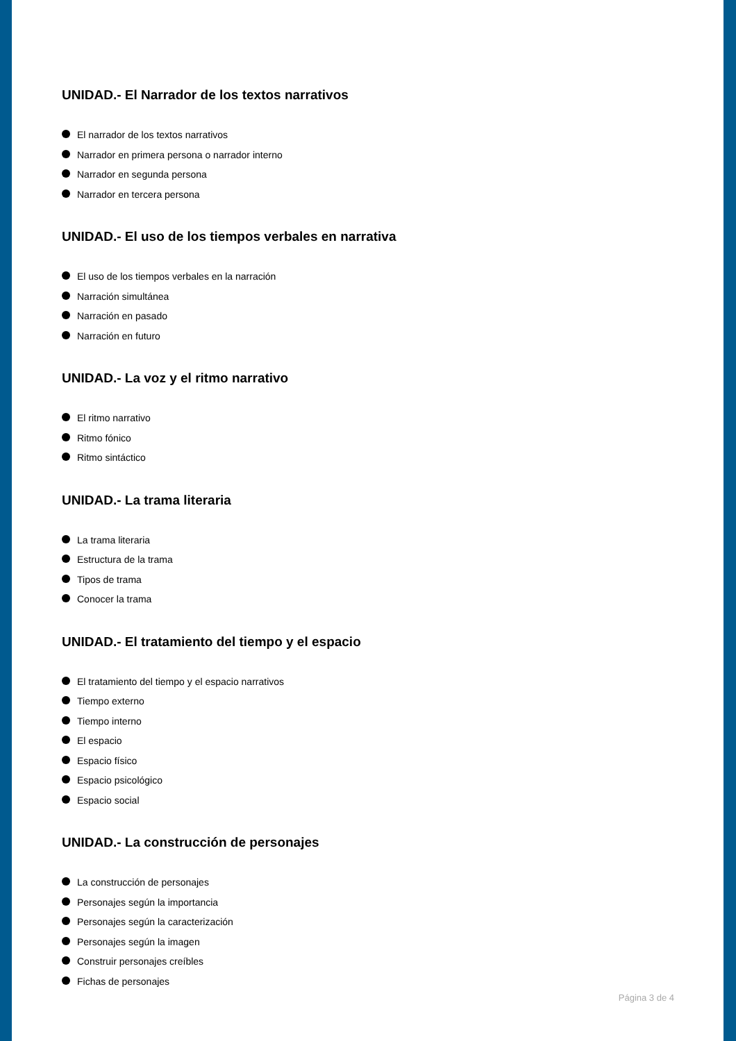UNIDAD.- El Narrador de los textos narrativos
El narrador de los textos narrativos
Narrador en primera persona o narrador interno
Narrador en segunda persona
Narrador en tercera persona
UNIDAD.- El uso de los tiempos verbales en narrativa
El uso de los tiempos verbales en la narración
Narración simultánea
Narración en pasado
Narración en futuro
UNIDAD.- La voz y el ritmo narrativo
El ritmo narrativo
Ritmo fónico
Ritmo sintáctico
UNIDAD.- La trama literaria
La trama literaria
Estructura de la trama
Tipos de trama
Conocer la trama
UNIDAD.- El tratamiento del tiempo y el espacio
El tratamiento del tiempo y el espacio narrativos
Tiempo externo
Tiempo interno
El espacio
Espacio físico
Espacio psicológico
Espacio social
UNIDAD.- La construcción de personajes
La construcción de personajes
Personajes según la importancia
Personajes según la caracterización
Personajes según la imagen
Construir personajes creíbles
Fichas de personajes
Página 3 de 4